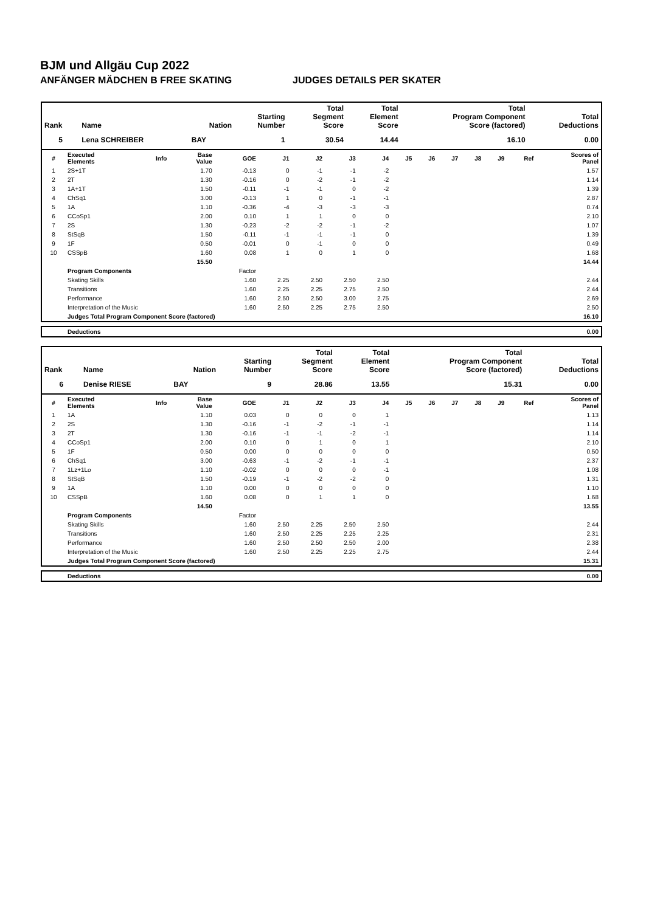BJM und Allgäu Cup 2022
ANFÄNGER MÄDCHEN B FREE SKATING JUDGES DETAILS PER SKATER
| Rank | Name | Nation | Starting Number | Total Segment Score | Total Element Score | Total Program Component Score (factored) | Total Deductions |
| --- | --- | --- | --- | --- | --- | --- | --- |
| 5 | Lena SCHREIBER | BAY | 1 | 30.54 | 14.44 | 16.10 | 0.00 |
| # | Executed Elements | Info | Base Value | GOE | J1 | J2 | J3 | J4 | J5 | J6 | J7 | J8 | J9 | Ref | Scores of Panel |
| --- | --- | --- | --- | --- | --- | --- | --- | --- | --- | --- | --- | --- | --- | --- | --- |
| 1 | 2S+1T | | 1.70 | -0.13 | 0 | -1 | -1 | -2 | | | | | | | 1.57 |
| 2 | 2T | | 1.30 | -0.16 | 0 | -2 | -1 | -2 | | | | | | | 1.14 |
| 3 | 1A+1T | | 1.50 | -0.11 | -1 | -1 | 0 | -2 | | | | | | | 1.39 |
| 4 | ChSq1 | | 3.00 | -0.13 | 1 | 0 | -1 | -1 | | | | | | | 2.87 |
| 5 | 1A | | 1.10 | -0.36 | -4 | -3 | -3 | -3 | | | | | | | 0.74 |
| 6 | CCoSp1 | | 2.00 | 0.10 | 1 | 1 | 0 | 0 | | | | | | | 2.10 |
| 7 | 2S | | 1.30 | -0.23 | -2 | -2 | -1 | -2 | | | | | | | 1.07 |
| 8 | StSqB | | 1.50 | -0.11 | -1 | -1 | -1 | 0 | | | | | | | 1.39 |
| 9 | 1F | | 0.50 | -0.01 | 0 | -1 | 0 | 0 | | | | | | | 0.49 |
| 10 | CSSpB | | 1.60 | 0.08 | 1 | 0 | 1 | 0 | | | | | | | 1.68 |
| | | | 15.50 | | | | | | | | | | | | 14.44 |
| | Program Components | | | Factor | | | | | | | | | | | |
| | Skating Skills | | | 1.60 | 2.25 | 2.50 | 2.50 | 2.50 | | | | | | | 2.44 |
| | Transitions | | | 1.60 | 2.25 | 2.25 | 2.75 | 2.50 | | | | | | | 2.44 |
| | Performance | | | 1.60 | 2.50 | 2.50 | 3.00 | 2.75 | | | | | | | 2.69 |
| | Interpretation of the Music | | | 1.60 | 2.50 | 2.25 | 2.75 | 2.50 | | | | | | | 2.50 |
| | Judges Total Program Component Score (factored) | | | | | | | | | | | | | | 16.10 |
| | Deductions | 0.00 |
| Rank | Name | Nation | Starting Number | Total Segment Score | Total Element Score | Total Program Component Score (factored) | Total Deductions |
| --- | --- | --- | --- | --- | --- | --- | --- |
| 6 | Denise RIESE | BAY | 9 | 28.86 | 13.55 | 15.31 | 0.00 |
| # | Executed Elements | Info | Base Value | GOE | J1 | J2 | J3 | J4 | J5 | J6 | J7 | J8 | J9 | Ref | Scores of Panel |
| --- | --- | --- | --- | --- | --- | --- | --- | --- | --- | --- | --- | --- | --- | --- | --- |
| 1 | 1A | | 1.10 | 0.03 | 0 | 0 | 0 | 1 | | | | | | | 1.13 |
| 2 | 2S | | 1.30 | -0.16 | -1 | -2 | -1 | -1 | | | | | | | 1.14 |
| 3 | 2T | | 1.30 | -0.16 | -1 | -1 | -2 | -1 | | | | | | | 1.14 |
| 4 | CCoSp1 | | 2.00 | 0.10 | 0 | 1 | 0 | 1 | | | | | | | 2.10 |
| 5 | 1F | | 0.50 | 0.00 | 0 | 0 | 0 | 0 | | | | | | | 0.50 |
| 6 | ChSq1 | | 3.00 | -0.63 | -1 | -2 | -1 | -1 | | | | | | | 2.37 |
| 7 | 1Lz+1Lo | | 1.10 | -0.02 | 0 | 0 | 0 | -1 | | | | | | | 1.08 |
| 8 | StSqB | | 1.50 | -0.19 | -1 | -2 | -2 | 0 | | | | | | | 1.31 |
| 9 | 1A | | 1.10 | 0.00 | 0 | 0 | 0 | 0 | | | | | | | 1.10 |
| 10 | CSSpB | | 1.60 | 0.08 | 0 | 1 | 1 | 0 | | | | | | | 1.68 |
| | | | 14.50 | | | | | | | | | | | | 13.55 |
| | Program Components | | | Factor | | | | | | | | | | | |
| | Skating Skills | | | 1.60 | 2.50 | 2.25 | 2.50 | 2.50 | | | | | | | 2.44 |
| | Transitions | | | 1.60 | 2.50 | 2.25 | 2.25 | 2.25 | | | | | | | 2.31 |
| | Performance | | | 1.60 | 2.50 | 2.50 | 2.50 | 2.00 | | | | | | | 2.38 |
| | Interpretation of the Music | | | 1.60 | 2.50 | 2.25 | 2.25 | 2.75 | | | | | | | 2.44 |
| | Judges Total Program Component Score (factored) | | | | | | | | | | | | | | 15.31 |
| | Deductions | 0.00 |